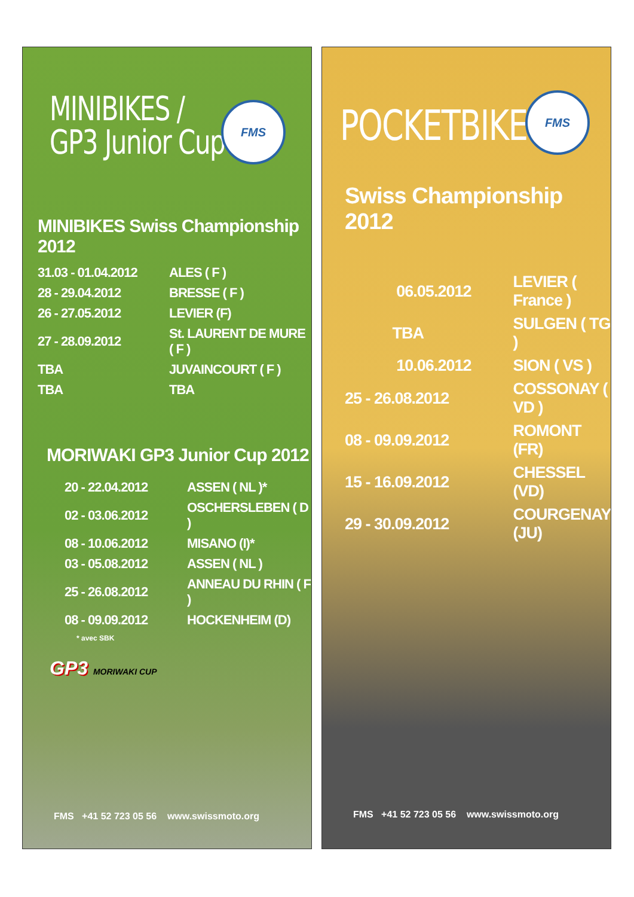MINIBIKES /
GP3 Junior Cup
FMS
MINIBIKES Swiss Championship 2012
| 31.03 - 01.04.2012 | ALES ( F ) |
| 28 - 29.04.2012 | BRESSE ( F ) |
| 26 - 27.05.2012 | LEVIER (F) |
| 27 - 28.09.2012 | St. LAURENT DE MURE ( F ) |
| TBA | JUVAINCOURT ( F ) |
| TBA | TBA |
MORIWAKI GP3 Junior Cup 2012
| 20 - 22.04.2012 | ASSEN ( NL )* |
| 02 - 03.06.2012 | OSCHERSLEBEN ( D ) |
| 08 - 10.06.2012 | MISANO (I)* |
| 03 - 05.08.2012 | ASSEN ( NL ) |
| 25 - 26.08.2012 | ANNEAU DU RHIN ( F ) |
| 08 - 09.09.2012 | HOCKENHEIM (D) |
* avec SBK
GP3 MORIWAKI CUP
FMS +41 52 723 05 56 www.swissmoto.org
POCKETBIKES
FMS
Swiss Championship 2012
| 06.05.2012 | LEVIER ( France ) |
| TBA | SULGEN ( TG ) |
| 10.06.2012 | SION ( VS ) |
| 25 - 26.08.2012 | COSSONAY ( VD ) |
| 08 - 09.09.2012 | ROMONT (FR) |
| 15 - 16.09.2012 | CHESSEL (VD) |
| 29 - 30.09.2012 | COURGENAY (JU) |
FMS +41 52 723 05 56 www.swissmoto.org